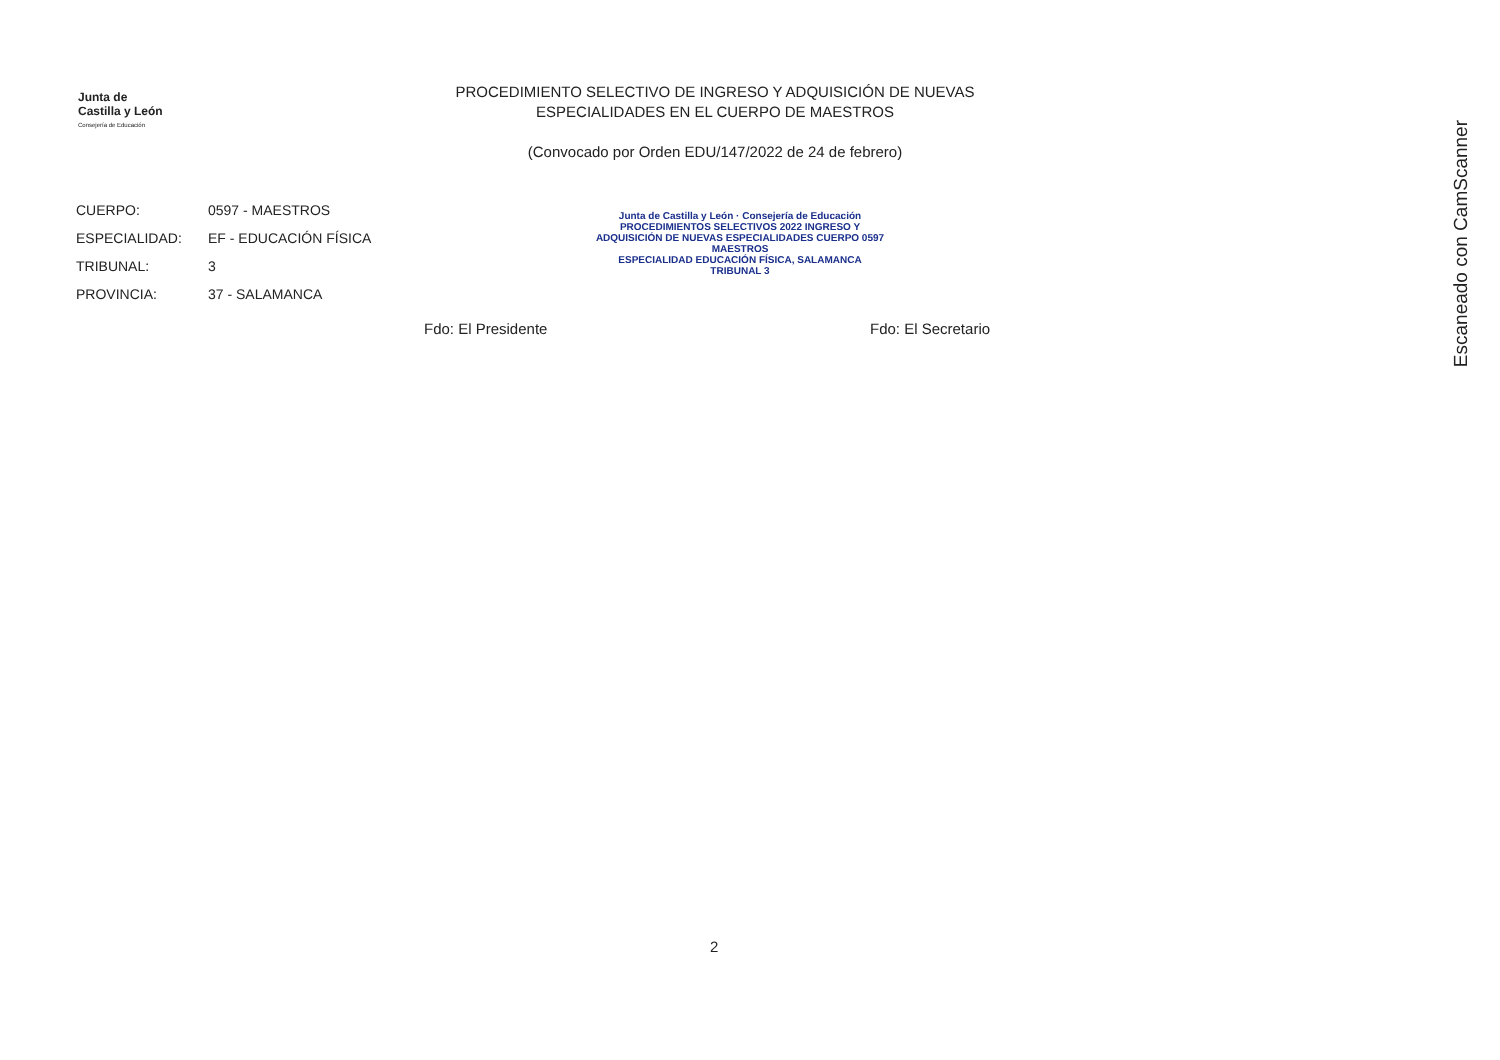Junta de
Castilla y León
Consejería de Educación
PROCEDIMIENTO SELECTIVO DE INGRESO Y ADQUISICIÓN DE NUEVAS ESPECIALIDADES EN EL CUERPO DE MAESTROS
(Convocado por Orden EDU/147/2022 de 24 de febrero)
CUERPO: 0597 - MAESTROS
ESPECIALIDAD: EF - EDUCACIÓN FÍSICA
TRIBUNAL: 3
PROVINCIA: 37 - SALAMANCA
Junta de Castilla y León · Consejería de Educación
PROCEDIMIENTOS SELECTIVOS 2022 INGRESO Y ADQUISICIÓN DE NUEVAS ESPECIALIDADES CUERPO 0597 MAESTROS
ESPECIALIDAD EDUCACIÓN FÍSICA, SALAMANCA
TRIBUNAL 3
Fdo: El Presidente Fdo: El Secretario
Escaneado con CamScanner
2